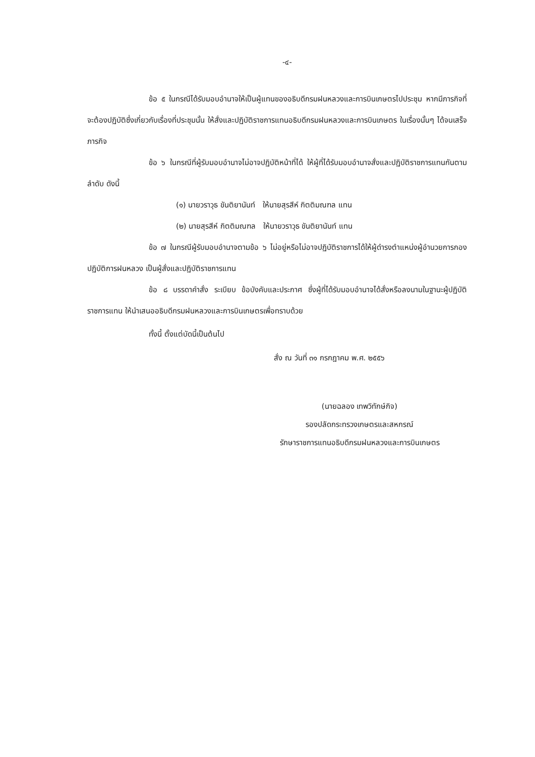-๔-
ข้อ ๕ ในกรณีได้รับมอบอำนาจให้เป็นผู้แทนของอธิบดีกรมฝนหลวงและการบินเกษตรไปประชุม หากมีภารกิจที่จะต้องปฏิบัติซึ่งเกี่ยวกับเรื่องที่ประชุมนั้น ให้สั่งและปฏิบัติราชการแทนอธิบดีกรมฝนหลวงและการบินเกษตร ในเรื่องนั้นๆ ได้จนเสร็จภารกิจ
ข้อ ๖ ในกรณีที่ผู้รับมอบอำนาจไม่อาจปฏิบัติหน้าที่ได้ ให้ผู้ที่ได้รับมอบอำนาจสั่งและปฏิบัติราชการแทนกันตามลำดับ ดังนี้
(๑) นายวราวุธ ขันติยานันท์ ให้นายสุรสีห์ กิตติมณฑล แทน
(๒) นายสุรสีห์ กิตติมณฑล ให้นายวราวุธ ขันติยานันท์ แทน
ข้อ ๗ ในกรณีผู้รับมอบอำนาจตามข้อ ๖ ไม่อยู่หรือไม่อาจปฏิบัติราชการได้ให้ผู้ดำรงตำแหน่งผู้อำนวยการกองปฏิบัติการฝนหลวง เป็นผู้สั่งและปฏิบัติราชการแทน
ข้อ ๘ บรรดาคำสั่ง ระเบียบ ข้อบังคับและประกาศ ซึ่งผู้ที่ได้รับมอบอำนาจได้สั่งหรือลงนามในฐานะผู้ปฏิบัติราชการแทน ให้นำเสนออธิบดีกรมฝนหลวงและการบินเกษตรเพื่อทราบด้วย
ทั้งนี้ ตั้งแต่บัดนี้เป็นต้นไป
สั่ง ณ วันที่ ๓๑ กรกฎาคม พ.ศ. ๒๕๕๖
(นายฉลอง เทพวิทักษ์กิจ)
รองปลัดกระทรวงเกษตรและสหกรณ์
รักษาราชการแทนอธิบดีกรมฝนหลวงและการบินเกษตร